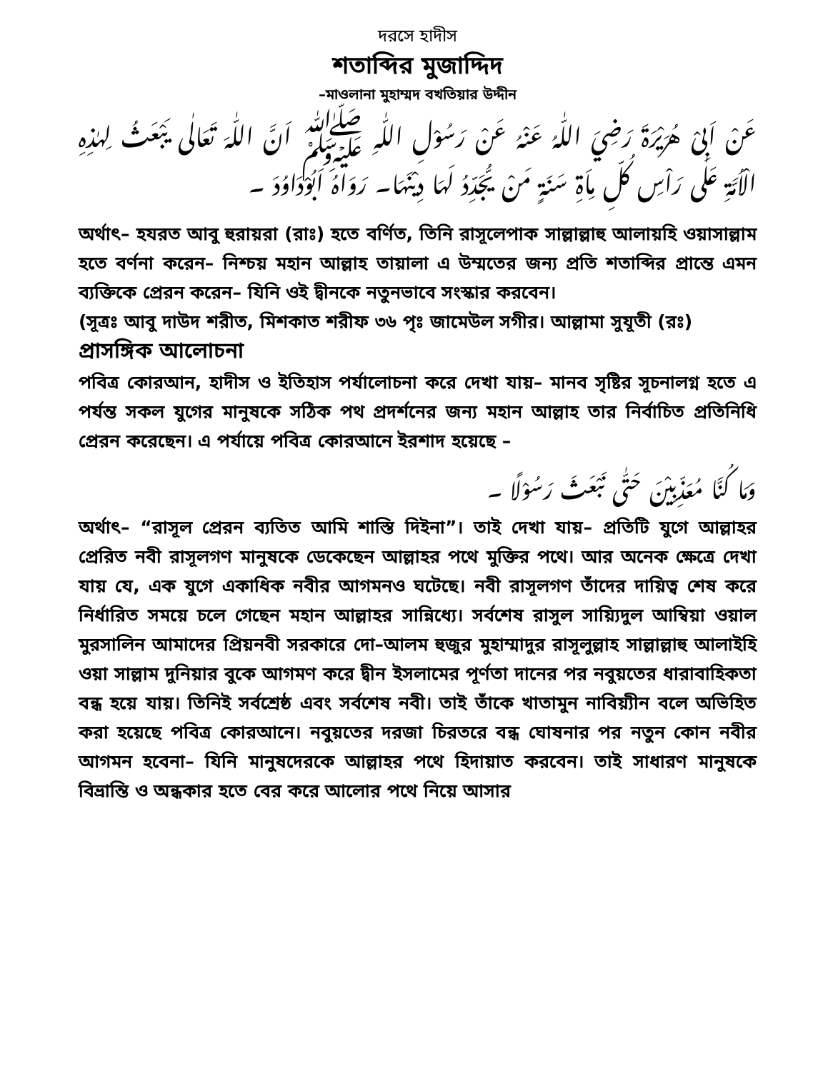দরসে হাদীস
শতাব্দির মুজাদ্দিদ
–মাওলানা মুহাম্মদ বখতিয়ার উদ্দীন
عَنْ اَبِىْ هُرَيْرَةَ رَضِيَ اللّٰهُ عَنْهُ عَنْ رَسُوْلِ اللّٰهِ ﷺ اَنَّ اللّٰهَ تَعَالٰى يَبْعَثُ لِهٰذِهِ الْاُمَّةِ عَلٰى رَاْسِ كُلِّ مِاَةِ سَنَةٍ مَنْ يُّجَدِّدُ لَهَا دِيْنَهَا۔ رَوَاهُ اَبُوْدَاوُدَ ۔
অর্থাৎ– হযরত আবু হুরায়রা (রাঃ) হতে বর্ণিত, তিনি রাসূলেপাক সাল্লাল্লাহু আলায়হি ওয়াসাল্লাম হতে বর্ণনা করেন– নিশ্চয় মহান আল্লাহ তায়ালা এ উম্মতের জন্য প্রতি শতাব্দির প্রান্তে এমন ব্যক্তিকে প্রেরন করেন– যিনি ওই দ্বীনকে নতুনভাবে সংস্কার করবেন।
(সূত্রঃ আবু দাউদ শরীত, মিশকাত শরীফ ৩৬ পৃঃ জামেউল সগীর। আল্লামা সুযূতী (রঃ)
প্রাসঙ্গিক আলোচনা
পবিত্র কোরআন, হাদীস ও ইতিহাস পর্যালোচনা করে দেখা যায়– মানব সৃষ্টির সূচনালগ্ন হতে এ পর্যন্ত সকল যুগের মানুষকে সঠিক পথ প্রদর্শনের জন্য মহান আল্লাহ তার নির্বাচিত প্রতিনিধি প্রেরন করেছেন। এ পর্যায়ে পবিত্র কোরআনে ইরশাদ হয়েছে –
وَمَا كُنَّا مُعَذِّبِيْنَ حَتّٰى نَبْعَثَ رَسُوْلًا ۔
অর্থাৎ– “রাসূল প্রেরন ব্যতিত আমি শাস্তি দিইনা”। তাই দেখা যায়– প্রতিটি যুগে আল্লাহর প্রেরিত নবী রাসূলগণ মানুষকে ডেকেছেন আল্লাহর পথে মুক্তির পথে। আর অনেক ক্ষেত্রে দেখা যায় যে, এক যুগে একাধিক নবীর আগমনও ঘটেছে। নবী রাসূলগণ তাঁদের দায়িত্ব শেষ করে নির্ধারিত সময়ে চলে গেছেন মহান আল্লাহর সান্নিধ্যে। সর্বশেষ রাসুল সায়্যিদুল আম্বিয়া ওয়াল মুরসালিন আমাদের প্রিয়নবী সরকারে দো–আলম হুজুর মুহাম্মাদুর রাসূলুল্লাহ সাল্লাল্লাহু আলাইহি ওয়া সাল্লাম দুনিয়ার বুকে আগমণ করে দ্বীন ইসলামের পূর্ণতা দানের পর নবুয়তের ধারাবাহিকতা বন্ধ হয়ে যায়। তিনিই সর্বশ্রেষ্ঠ এবং সর্বশেষ নবী। তাই তাঁকে খাতামুন নাবিয়্যীন বলে অভিহিত করা হয়েছে পবিত্র কোরআনে। নবুয়তের দরজা চিরতরে বন্ধ ঘোষনার পর নতুন কোন নবীর আগমন হবেনা– যিনি মানুষদেরকে আল্লাহর পথে হিদায়াত করবেন। তাই সাধারণ মানুষকে বিভ্রান্তি ও অন্ধকার হতে বের করে আলোর পথে নিয়ে আসার